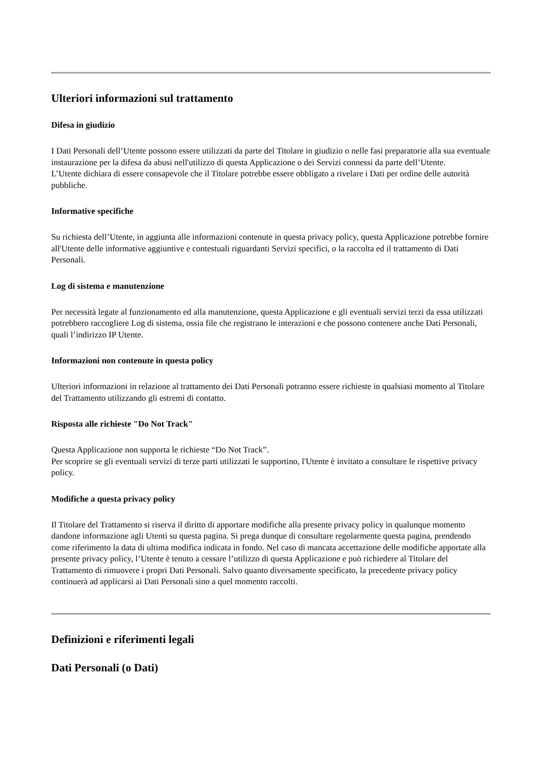Ulteriori informazioni sul trattamento
Difesa in giudizio
I Dati Personali dell’Utente possono essere utilizzati da parte del Titolare in giudizio o nelle fasi preparatorie alla sua eventuale instaurazione per la difesa da abusi nell'utilizzo di questa Applicazione o dei Servizi connessi da parte dell’Utente.
L’Utente dichiara di essere consapevole che il Titolare potrebbe essere obbligato a rivelare i Dati per ordine delle autorità pubbliche.
Informative specifiche
Su richiesta dell’Utente, in aggiunta alle informazioni contenute in questa privacy policy, questa Applicazione potrebbe fornire all'Utente delle informative aggiuntive e contestuali riguardanti Servizi specifici, o la raccolta ed il trattamento di Dati Personali.
Log di sistema e manutenzione
Per necessità legate al funzionamento ed alla manutenzione, questa Applicazione e gli eventuali servizi terzi da essa utilizzati potrebbero raccogliere Log di sistema, ossia file che registrano le interazioni e che possono contenere anche Dati Personali, quali l’indirizzo IP Utente.
Informazioni non contenute in questa policy
Ulteriori informazioni in relazione al trattamento dei Dati Personali potranno essere richieste in qualsiasi momento al Titolare del Trattamento utilizzando gli estremi di contatto.
Risposta alle richieste "Do Not Track"
Questa Applicazione non supporta le richieste “Do Not Track”.
Per scoprire se gli eventuali servizi di terze parti utilizzati le supportino, l'Utente è invitato a consultare le rispettive privacy policy.
Modifiche a questa privacy policy
Il Titolare del Trattamento si riserva il diritto di apportare modifiche alla presente privacy policy in qualunque momento dandone informazione agli Utenti su questa pagina. Si prega dunque di consultare regolarmente questa pagina, prendendo come riferimento la data di ultima modifica indicata in fondo. Nel caso di mancata accettazione delle modifiche apportate alla presente privacy policy, l’Utente è tenuto a cessare l’utilizzo di questa Applicazione e può richiedere al Titolare del Trattamento di rimuovere i propri Dati Personali. Salvo quanto diversamente specificato, la precedente privacy policy continuerà ad applicarsi ai Dati Personali sino a quel momento raccolti.
Definizioni e riferimenti legali
Dati Personali (o Dati)